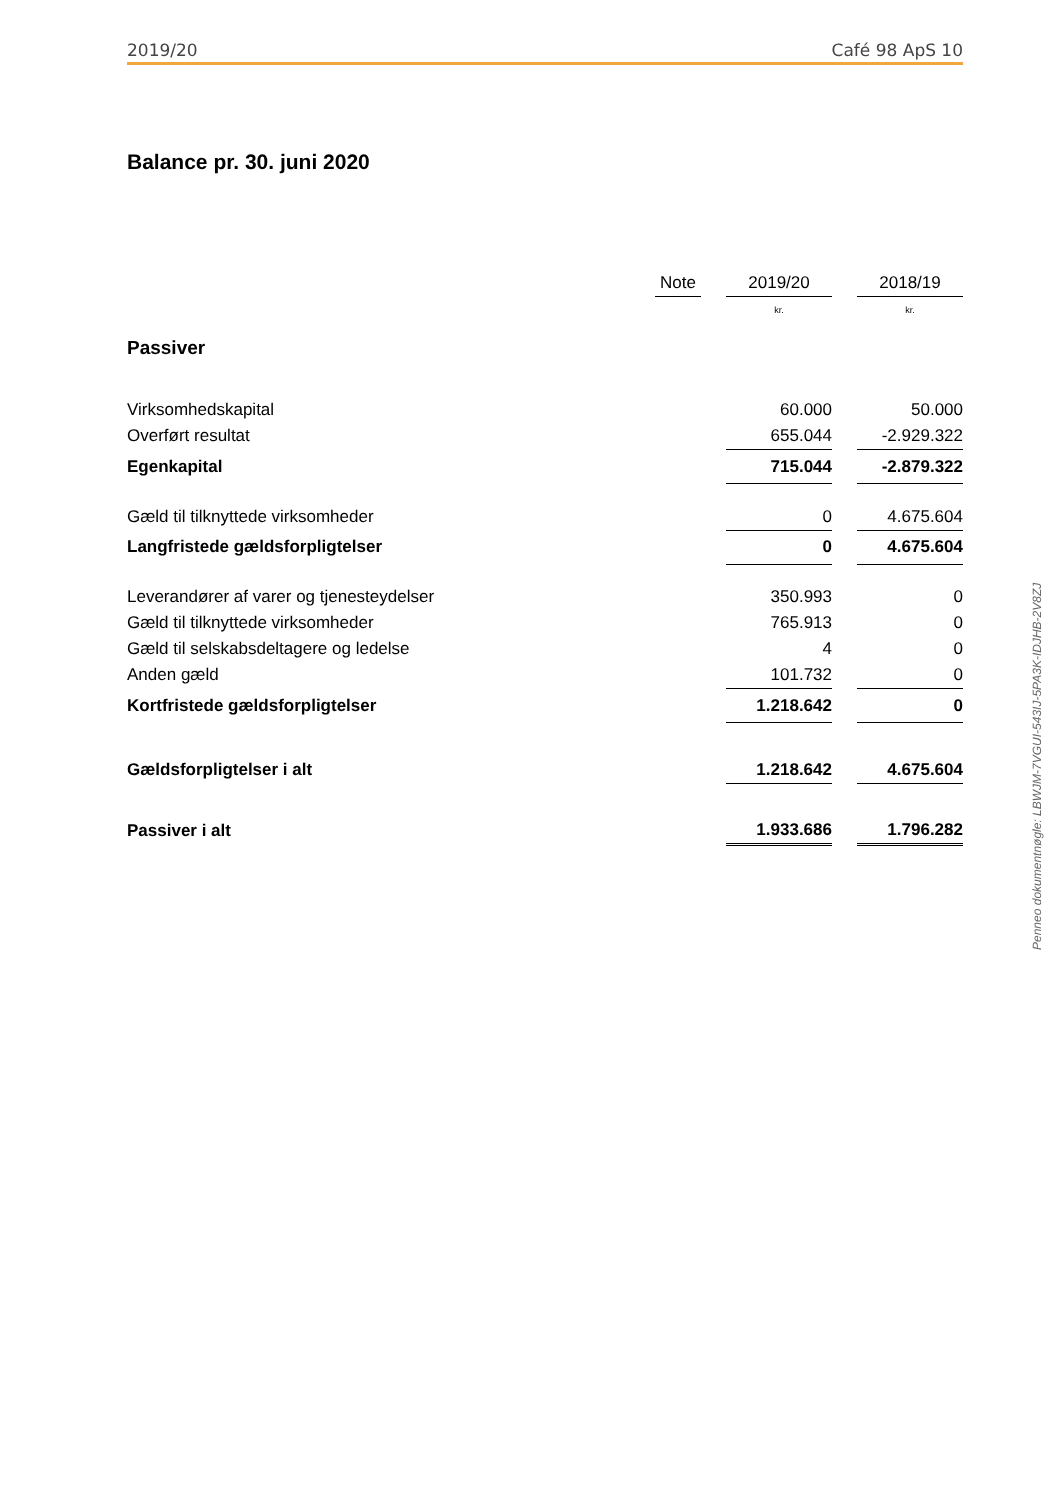2019/20 Café 98 ApS 10
Balance pr. 30. juni 2020
| | Note | | 2019/20 | | 2018/19 |
| --- | --- | --- | --- | --- | --- |
| | | | kr. | | kr. |
| Passiver | | | | | |
| Virksomhedskapital | | | 60.000 | | 50.000 |
| Overført resultat | | | 655.044 | | -2.929.322 |
| Egenkapital | | | 715.044 | | -2.879.322 |
| Gæld til tilknyttede virksomheder | | | 0 | | 4.675.604 |
| Langfristede gældsforpligtelser | | | 0 | | 4.675.604 |
| Leverandører af varer og tjenesteydelser | | | 350.993 | | 0 |
| Gæld til tilknyttede virksomheder | | | 765.913 | | 0 |
| Gæld til selskabsdeltagere og ledelse | | | 4 | | 0 |
| Anden gæld | | | 101.732 | | 0 |
| Kortfristede gældsforpligtelser | | | 1.218.642 | | 0 |
| Gældsforpligtelser i alt | | | 1.218.642 | | 4.675.604 |
| Passiver i alt | | | 1.933.686 | | 1.796.282 |
Penneo dokumentnøgle: LBWJM-7VGUI-543IJ-5PA3K-IDJHB-2V8ZJ